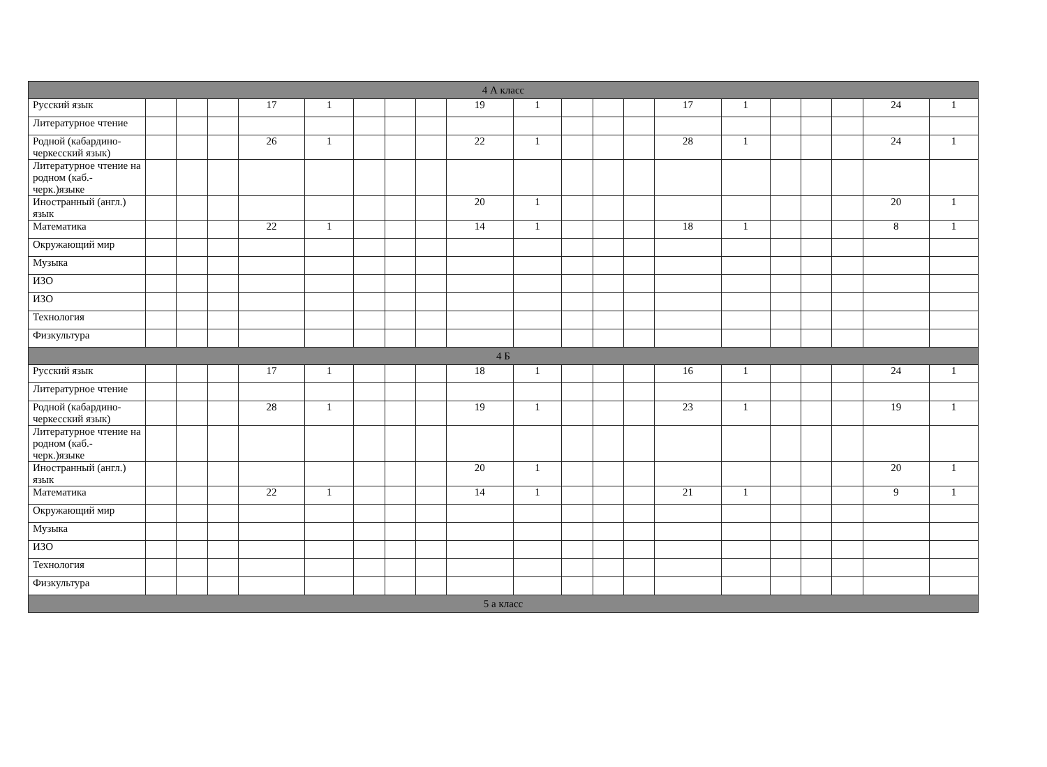| 4 А класс | | | | | | | | | | | | | | | | | | | | |
| Русский язык | | | | 17 | 1 | | | | 19 | 1 | | | | 17 | 1 | | | | 24 | 1 |
| Литературное чтение | | | | | | | | | | | | | | | | | | | | |
| Родной (кабардино-черкесский язык) | | | | 26 | 1 | | | | 22 | 1 | | | | 28 | 1 | | | | 24 | 1 |
| Литературное чтение на родном (каб.-черк.)языке | | | | | | | | | | | | | | | | | | | | |
| Иностранный (англ.) язык | | | | | | | | | 20 | 1 | | | | | | | | | 20 | 1 |
| Математика | | | | 22 | 1 | | | | 14 | 1 | | | | 18 | 1 | | | | 8 | 1 |
| Окружающий мир | | | | | | | | | | | | | | | | | | | | |
| Музыка | | | | | | | | | | | | | | | | | | | | |
| ИЗО | | | | | | | | | | | | | | | | | | | | |
| ИЗО | | | | | | | | | | | | | | | | | | | | |
| Технология | | | | | | | | | | | | | | | | | | | | |
| Физкультура | | | | | | | | | | | | | | | | | | | | |
| 4 Б | | | | | | | | | | | | | | | | | | | | |
| Русский язык | | | | 17 | 1 | | | | 18 | 1 | | | | 16 | 1 | | | | 24 | 1 |
| Литературное чтение | | | | | | | | | | | | | | | | | | | | |
| Родной (кабардино-черкесский язык) | | | | 28 | 1 | | | | 19 | 1 | | | | 23 | 1 | | | | 19 | 1 |
| Литературное чтение на родном (каб.-черк.)языке | | | | | | | | | | | | | | | | | | | | |
| Иностранный (англ.) язык | | | | | | | | | 20 | 1 | | | | | | | | | 20 | 1 |
| Математика | | | | 22 | 1 | | | | 14 | 1 | | | | 21 | 1 | | | | 9 | 1 |
| Окружающий мир | | | | | | | | | | | | | | | | | | | | |
| Музыка | | | | | | | | | | | | | | | | | | | | |
| ИЗО | | | | | | | | | | | | | | | | | | | | |
| Технология | | | | | | | | | | | | | | | | | | | | |
| Физкультура | | | | | | | | | | | | | | | | | | | | |
| 5 а класс | | | | | | | | | | | | | | | | | | | | |